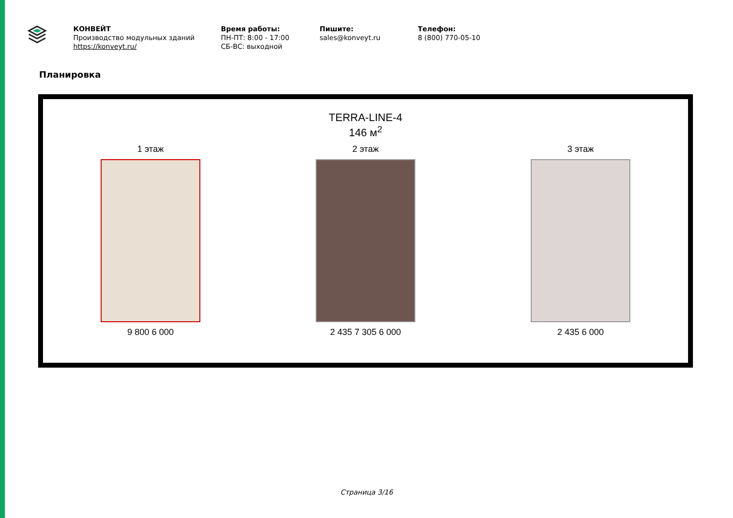КОНВЕЙТ
Производство модульных зданий
https://konveyt.ru/
Время работы:
ПН-ПТ: 8:00 - 17:00
СБ-ВС: выходной
Пишите:
sales@konveyt.ru
Телефон:
8 (800) 770-05-10
Планировка
TERRA-LINE-4
146 м<sup>2</sup>
1 этаж
9 800 6 000
2 этаж
2 435 7 305 6 000
3 этаж
2 435 6 000
Страница 3/16